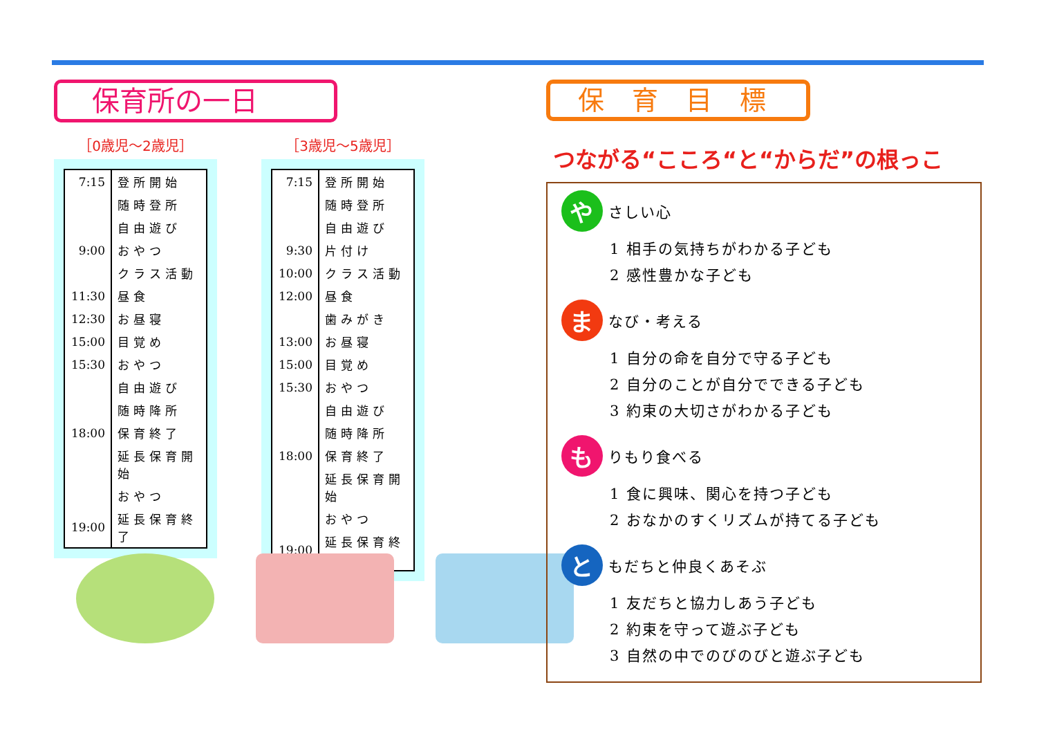保育所の一日
［0歳児～2歳児］
| 7:15 | 登所開始 |
| | 随時登所 |
| | 自由遊び |
| 9:00 | おやつ |
| | クラス活動 |
| 11:30 | 昼食 |
| 12:30 | お昼寝 |
| 15:00 | 目覚め |
| 15:30 | おやつ |
| | 自由遊び |
| | 随時降所 |
| 18:00 | 保育終了 |
| | 延長保育開始 |
| | おやつ |
| 19:00 | 延長保育終了 |
［3歳児～5歳児］
| 7:15 | 登所開始 |
| | 随時登所 |
| | 自由遊び |
| 9:30 | 片付け |
| 10:00 | クラス活動 |
| 12:00 | 昼食 |
| | 歯みがき |
| 13:00 | お昼寝 |
| 15:00 | 目覚め |
| 15:30 | おやつ |
| | 自由遊び |
| | 随時降所 |
| 18:00 | 保育終了 |
| | 延長保育開始 |
| | おやつ |
| 19:00 | 延長保育終了 |
保育目標
つながる“こころ“と“からだ”の根っこ
や
さしい心
1 相手の気持ちがわかる子ども
2 感性豊かな子ども
ま
なび・考える
1 自分の命を自分で守る子ども
2 自分のことが自分でできる子ども
3 約束の大切さがわかる子ども
も
りもり食べる
1 食に興味、関心を持つ子ども
2 おなかのすくリズムが持てる子ども
と
もだちと仲良くあそぶ
1 友だちと協力しあう子ども
2 約束を守って遊ぶ子ども
3 自然の中でのびのびと遊ぶ子ども